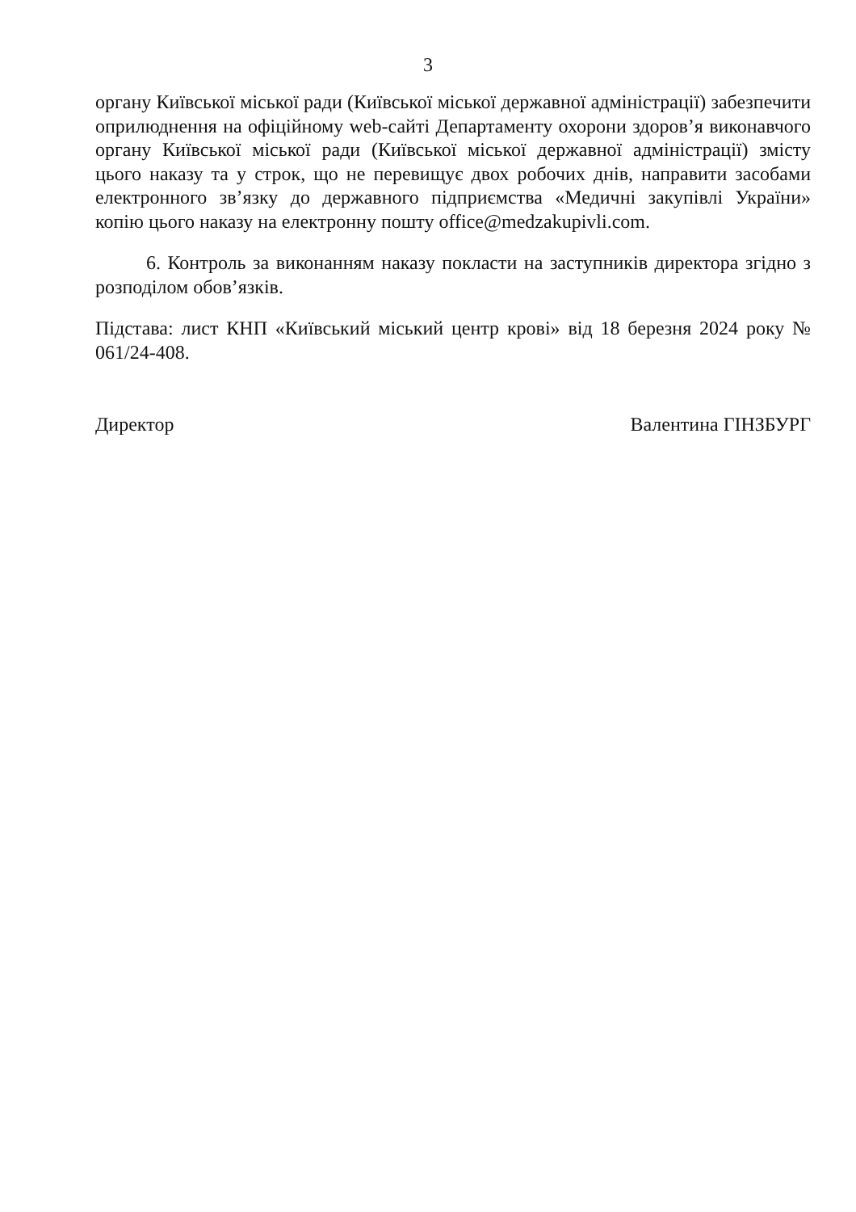3
органу Київської міської ради (Київської міської державної адміністрації) забезпечити оприлюднення на офіційному web-сайті Департаменту охорони здоров’я виконавчого органу Київської міської ради (Київської міської державної адміністрації) змісту цього наказу та у строк, що не перевищує двох робочих днів, направити засобами електронного зв’язку до державного підприємства «Медичні закупівлі України» копію цього наказу на електронну пошту office@medzakupivli.com.
6. Контроль за виконанням наказу покласти на заступників директора згідно з розподілом обов’язків.
Підстава: лист КНП «Київський міський центр крові» від 18 березня 2024 року № 061/24-408.
Директор Валентина ГІНЗБУРГ